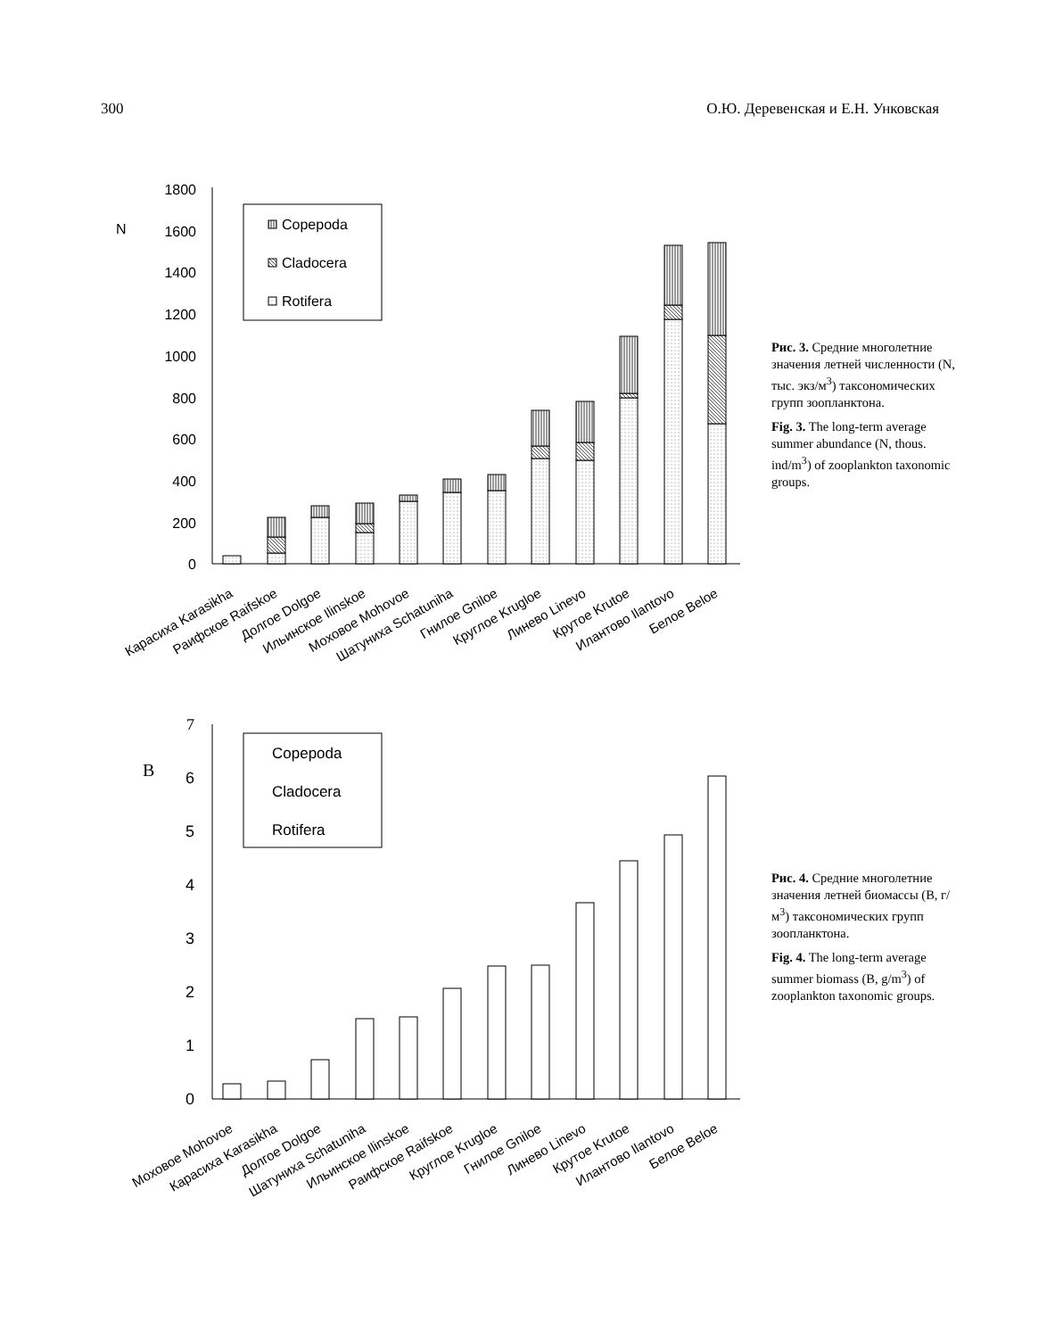300 О.Ю. Деревенская и Е.Н. Унковская
1800
1600
1400
1200
1000
800
600
400
200
0
N
Copepoda
Cladocera
Rotifera
Карасиха Karasikha
Раифское Raifskoe
Долгое Dolgoe
Ильинское Ilinskoe
Моховое Mohovoe
Шатуниха Schatuniha
Гнилое Gniloe
Круглое Krugloe
Линево Linevo
Крутое Krutoe
Илантово Ilantovo
Белое Beloe
Рис. 3. Средние многолетние значения летней численности (N, тыс. экз/м<sup>3</sup>) таксономических групп зоопланктона.
Fig. 3. The long-term average summer abundance (N, thous. ind/m<sup>3</sup>) of zooplankton taxonomic groups.
7
6
5
4
3
2
1
0
B
Copepoda
Cladocera
Rotifera
Моховое Mohovoe
Карасиха Karasikha
Долгое Dolgoe
Шатуниха Schatuniha
Ильинское Ilinskoe
Раифское Raifskoe
Круглое Krugloe
Гнилое Gniloe
Линево Linevo
Крутое Krutoe
Илантово Ilantovo
Белое Beloe
Рис. 4. Средние многолетние значения летней биомассы (B, г/м<sup>3</sup>) таксономических групп зоопланктона.
Fig. 4. The long-term average summer biomass (B, g/m<sup>3</sup>) of zooplankton taxonomic groups.